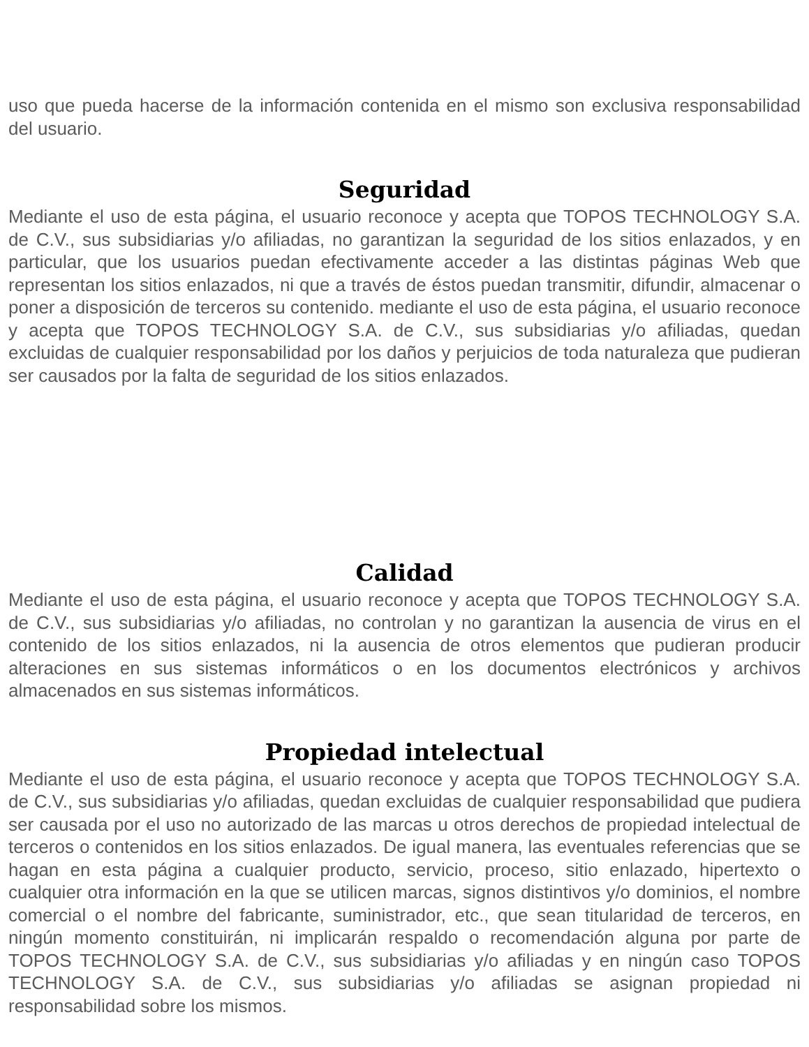uso que pueda hacerse de la información contenida en el mismo son exclusiva responsabilidad del usuario.
Seguridad
Mediante el uso de esta página, el usuario reconoce y acepta que TOPOS TECHNOLOGY S.A. de C.V., sus subsidiarias y/o afiliadas, no garantizan la seguridad de los sitios enlazados, y en particular, que los usuarios puedan efectivamente acceder a las distintas páginas Web que representan los sitios enlazados, ni que a través de éstos puedan transmitir, difundir, almacenar o poner a disposición de terceros su contenido. mediante el uso de esta página, el usuario reconoce y acepta que TOPOS TECHNOLOGY S.A. de C.V., sus subsidiarias y/o afiliadas, quedan excluidas de cualquier responsabilidad por los daños y perjuicios de toda naturaleza que pudieran ser causados por la falta de seguridad de los sitios enlazados.
Calidad
Mediante el uso de esta página, el usuario reconoce y acepta que TOPOS TECHNOLOGY S.A. de C.V., sus subsidiarias y/o afiliadas, no controlan y no garantizan la ausencia de virus en el contenido de los sitios enlazados, ni la ausencia de otros elementos que pudieran producir alteraciones en sus sistemas informáticos o en los documentos electrónicos y archivos almacenados en sus sistemas informáticos.
Propiedad intelectual
Mediante el uso de esta página, el usuario reconoce y acepta que TOPOS TECHNOLOGY S.A. de C.V., sus subsidiarias y/o afiliadas, quedan excluidas de cualquier responsabilidad que pudiera ser causada por el uso no autorizado de las marcas u otros derechos de propiedad intelectual de terceros o contenidos en los sitios enlazados. De igual manera, las eventuales referencias que se hagan en esta página a cualquier producto, servicio, proceso, sitio enlazado, hipertexto o cualquier otra información en la que se utilicen marcas, signos distintivos y/o dominios, el nombre comercial o el nombre del fabricante, suministrador, etc., que sean titularidad de terceros, en ningún momento constituirán, ni implicarán respaldo o recomendación alguna por parte de TOPOS TECHNOLOGY S.A. de C.V., sus subsidiarias y/o afiliadas y en ningún caso TOPOS TECHNOLOGY S.A. de C.V., sus subsidiarias y/o afiliadas se asignan propiedad ni responsabilidad sobre los mismos.